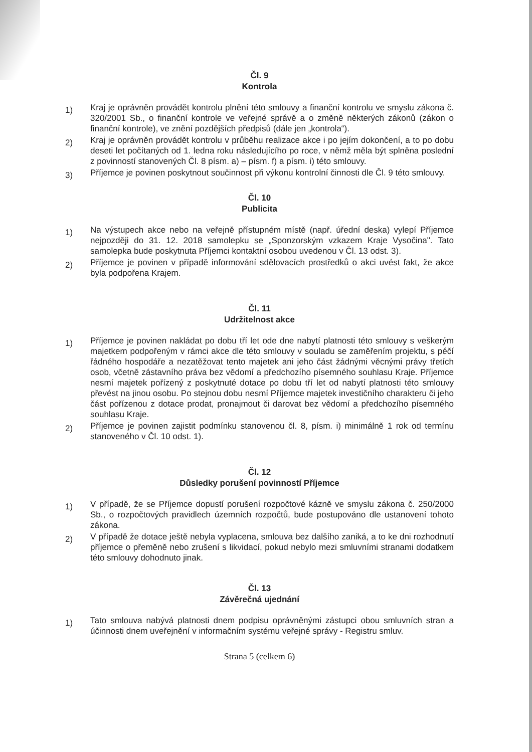Čl. 9
Kontrola
1)
Kraj je oprávněn provádět kontrolu plnění této smlouvy a finanční kontrolu ve smyslu zákona č. 320/2001 Sb., o finanční kontrole ve veřejné správě a o změně některých zákonů (zákon o finanční kontrole), ve znění pozdějších předpisů (dále jen „kontrola“).
2)
Kraj je oprávněn provádět kontrolu v průběhu realizace akce i po jejím dokončení, a to po dobu deseti let počítaných od 1. ledna roku následujícího po roce, v němž měla být splněna poslední z povinností stanovených Čl. 8 písm. a) – písm. f) a písm. i) této smlouvy.
3)
Příjemce je povinen poskytnout součinnost při výkonu kontrolní činnosti dle Čl. 9 této smlouvy.
Čl. 10
Publicita
1)
Na výstupech akce nebo na veřejně přístupném místě (např. úřední deska) vylepí Příjemce nejpozději do 31. 12. 2018 samolepku se „Sponzorským vzkazem Kraje Vysočina". Tato samolepka bude poskytnuta Příjemci kontaktní osobou uvedenou v Čl. 13 odst. 3).
2)
Příjemce je povinen v případě informování sdělovacích prostředků o akci uvést fakt, že akce byla podpořena Krajem.
Čl. 11
Udržitelnost akce
1)
Příjemce je povinen nakládat po dobu tří let ode dne nabytí platnosti této smlouvy s veškerým majetkem podpořeným v rámci akce dle této smlouvy v souladu se zaměřením projektu, s péčí řádného hospodáře a nezatěžovat tento majetek ani jeho část žádnými věcnými právy třetích osob, včetně zástavního práva bez vědomí a předchozího písemného souhlasu Kraje. Příjemce nesmí majetek pořízený z poskytnuté dotace po dobu tří let od nabytí platnosti této smlouvy převést na jinou osobu. Po stejnou dobu nesmí Příjemce majetek investičního charakteru či jeho část pořízenou z dotace prodat, pronajmout či darovat bez vědomí a předchozího písemného souhlasu Kraje.
2)
Příjemce je povinen zajistit podmínku stanovenou čl. 8, písm. i) minimálně 1 rok od termínu stanoveného v Čl. 10 odst. 1).
Čl. 12
Důsledky porušení povinností Příjemce
1)
V případě, že se Příjemce dopustí porušení rozpočtové kázně ve smyslu zákona č. 250/2000 Sb., o rozpočtových pravidlech územních rozpočtů, bude postupováno dle ustanovení tohoto zákona.
2)
V případě že dotace ještě nebyla vyplacena, smlouva bez dalšího zaniká, a to ke dni rozhodnutí příjemce o přeměně nebo zrušení s likvidací, pokud nebylo mezi smluvními stranami dodatkem této smlouvy dohodnuto jinak.
Čl. 13
Závěrečná ujednání
1)
Tato smlouva nabývá platnosti dnem podpisu oprávněnými zástupci obou smluvních stran a účinnosti dnem uveřejnění v informačním systému veřejné správy - Registru smluv.
Strana 5 (celkem 6)